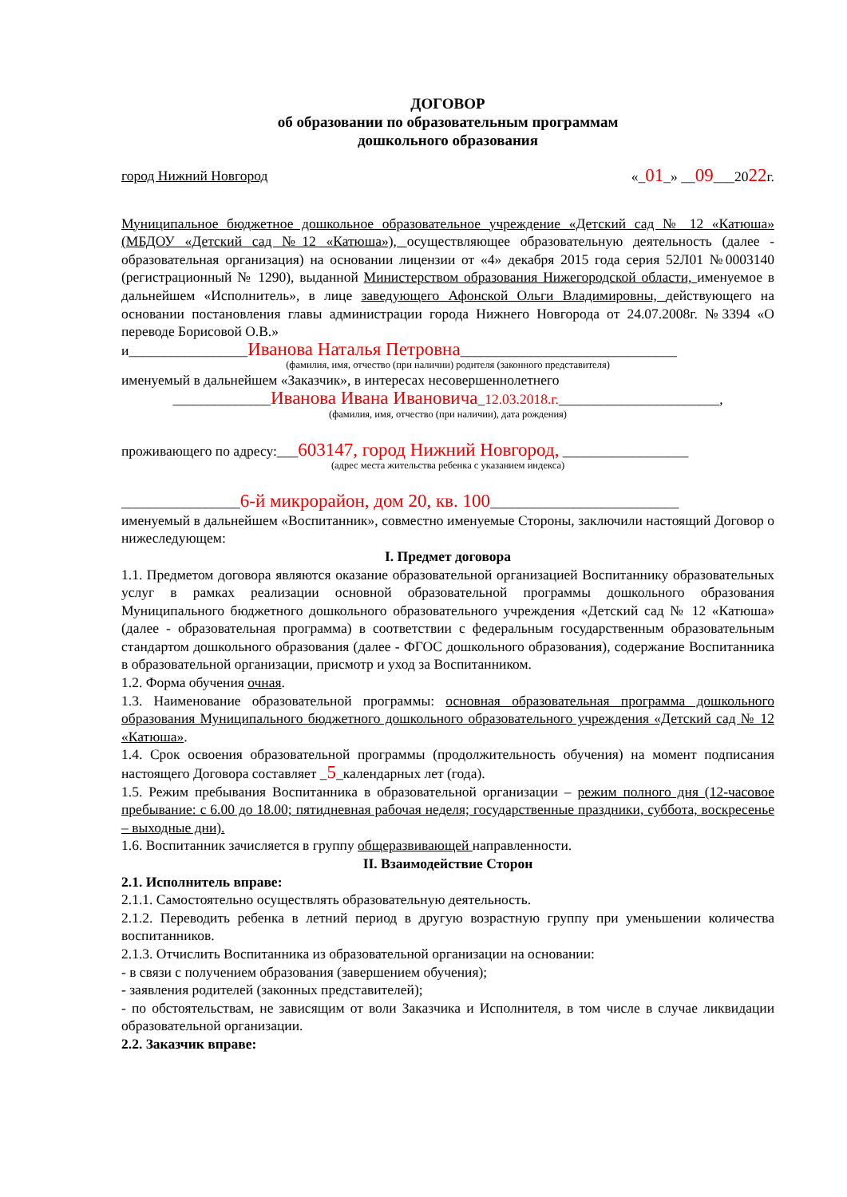ДОГОВОР
об образовании по образовательным программам
дошкольного образования
город Нижний Новгород «_01_» __09___2022г.
Муниципальное бюджетное дошкольное образовательное учреждение «Детский сад № 12 «Катюша» (МБДОУ «Детский сад №12 «Катюша»), осуществляющее образовательную деятельность (далее - образовательная организация) на основании лицензии от «4» декабря 2015 года серия 52Л01 №0003140 (регистрационный № 1290), выданной Министерством образования Нижегородской области, именуемое в дальнейшем «Исполнитель», в лице заведующего Афонской Ольги Владимировны, действующего на основании постановления главы администрации города Нижнего Новгорода от 24.07.2008г. №3394 «О переводе Борисовой О.В.»
и_________________Иванова Наталья Петровна_______________________________
(фамилия, имя, отчество (при наличии) родителя (законного представителя)
именуемый в дальнейшем «Заказчик», в интересах несовершеннолетнего
______________Иванова Ивана Ивановича_12.03.2018.г._______________________,
(фамилия, имя, отчество (при наличии), дата рождения)
проживающего по адресу:___603147, город Нижний Новгород, __________________
(адрес места жительства ребенка с указанием индекса)
_________________6-й микрорайон, дом 20, кв. 100___________________________
именуемый в дальнейшем «Воспитанник», совместно именуемые Стороны, заключили настоящий Договор о нижеследующем:
I. Предмет договора
1.1. Предметом договора являются оказание образовательной организацией Воспитаннику образовательных услуг в рамках реализации основной образовательной программы дошкольного образования Муниципального бюджетного дошкольного образовательного учреждения «Детский сад № 12 «Катюша» (далее - образовательная программа) в соответствии с федеральным государственным образовательным стандартом дошкольного образования (далее - ФГОС дошкольного образования), содержание Воспитанника в образовательной организации, присмотр и уход за Воспитанником.
1.2. Форма обучения очная.
1.3. Наименование образовательной программы: основная образовательная программа дошкольного образования Муниципального бюджетного дошкольного образовательного учреждения «Детский сад № 12 «Катюша».
1.4. Срок освоения образовательной программы (продолжительность обучения) на момент подписания настоящего Договора составляет _5_календарных лет (года).
1.5. Режим пребывания Воспитанника в образовательной организации – режим полного дня (12-часовое пребывание: с 6.00 до 18.00; пятидневная рабочая неделя; государственные праздники, суббота, воскресенье – выходные дни).
1.6. Воспитанник зачисляется в группу общеразвивающей направленности.
II. Взаимодействие Сторон
2.1. Исполнитель вправе:
2.1.1. Самостоятельно осуществлять образовательную деятельность.
2.1.2. Переводить ребенка в летний период в другую возрастную группу при уменьшении количества воспитанников.
2.1.3. Отчислить Воспитанника из образовательной организации на основании:
- в связи с получением образования (завершением обучения);
- заявления родителей (законных представителей);
- по обстоятельствам, не зависящим от воли Заказчика и Исполнителя, в том числе в случае ликвидации образовательной организации.
2.2. Заказчик вправе: